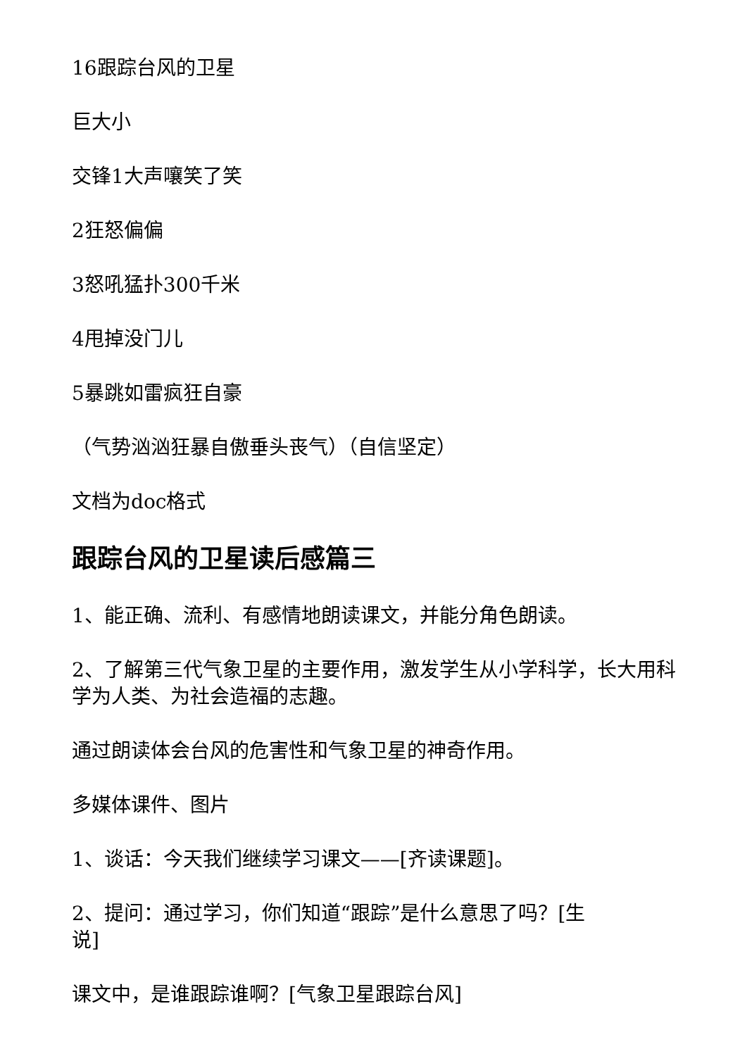16跟踪台风的卫星
巨大小
交锋1大声嚷笑了笑
2狂怒偏偏
3怒吼猛扑300千米
4甩掉没门儿
5暴跳如雷疯狂自豪
（气势汹汹狂暴自傲垂头丧气）（自信坚定）
文档为doc格式
跟踪台风的卫星读后感篇三
1、能正确、流利、有感情地朗读课文，并能分角色朗读。
2、了解第三代气象卫星的主要作用，激发学生从小学科学，长大用科学为人类、为社会造福的志趣。
通过朗读体会台风的危害性和气象卫星的神奇作用。
多媒体课件、图片
1、谈话：今天我们继续学习课文——[齐读课题]。
2、提问：通过学习，你们知道“跟踪”是什么意思了吗？[生说]
课文中，是谁跟踪谁啊？[气象卫星跟踪台风]